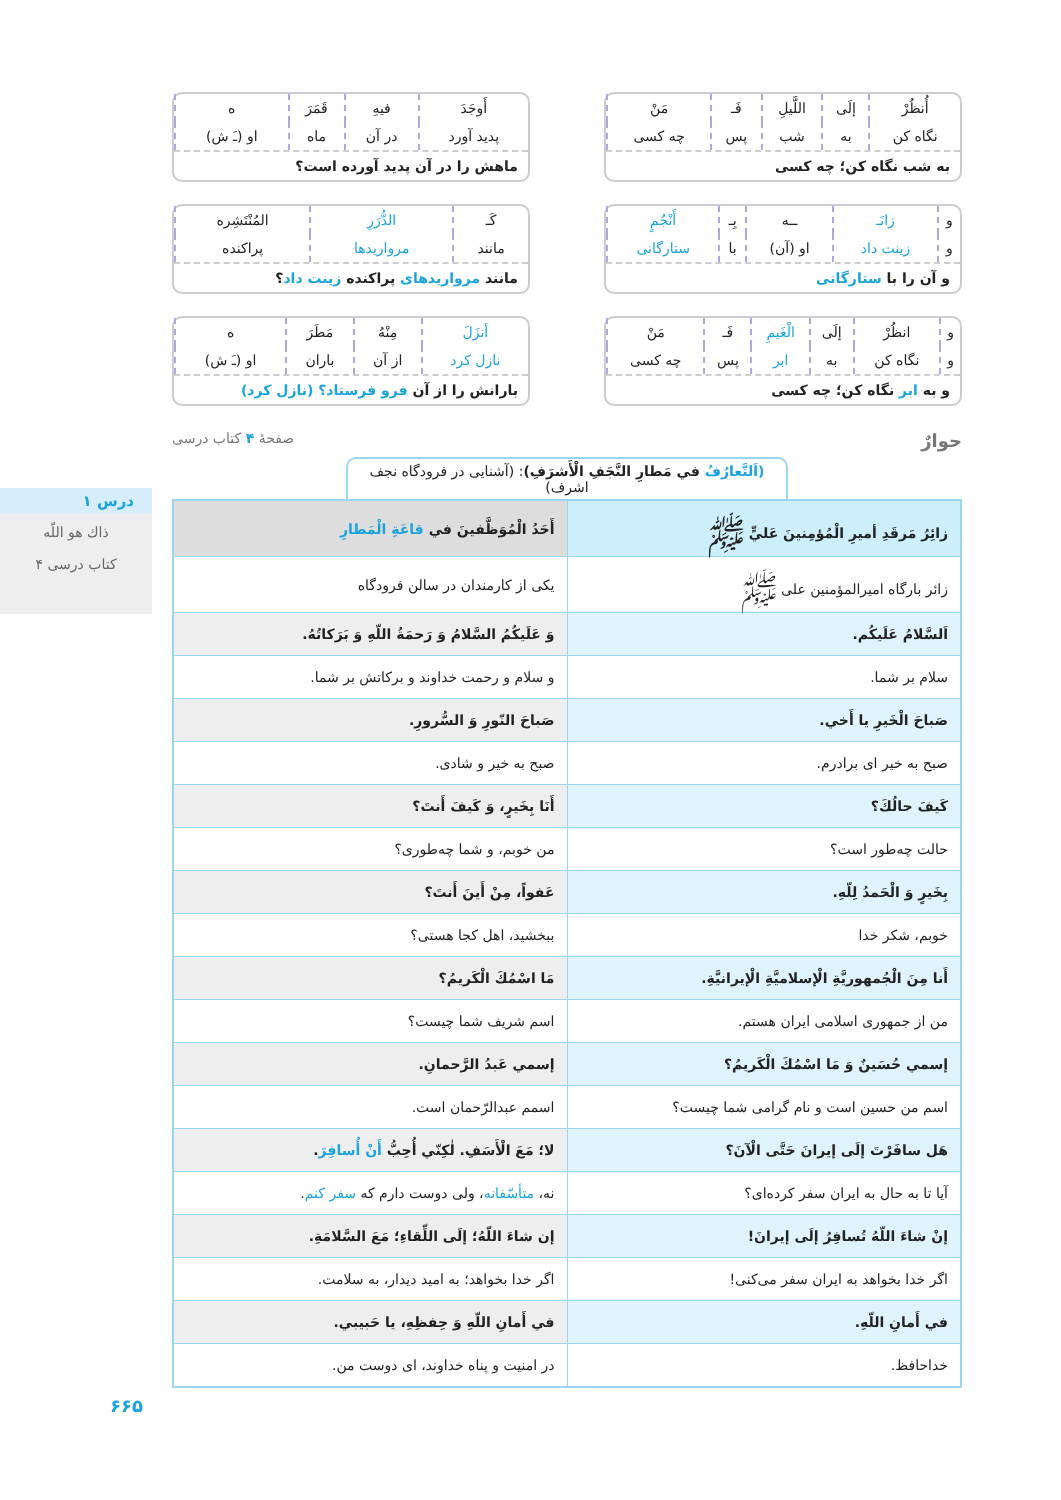درس ۱
ذاك هو اللّه
۴ كتاب درسى
۶۶۵
| أُنظُرْ | إلَى | اللَّيلِ | فَـ | مَنْ |
| نگاه کن | به | شب | پس | چه کسی |
به شب نگاه کن؛ چه کسی
| أَوجَدَ | فيهِ | قَمَرَ | ه |
| پدید آورد | در آن | ماه | او (ـَ ش) |
ماهش را در آن پدید آورده است؟
| و | زانَـ | ــه | بِـ | أَنْجُمٍ |
| و | زینت داد | او (آن) | با | ستارگانی |
و آن را با ستارگانی
| كَـ | الدُّرَرِ | المُنْتَشِره |
| مانند | مرواریدها | پراکنده |
مانند مرواریدهای پراکنده زینت داد؟
| و | انظُرْ | إلَى | الْغَيمِ | فَـ | مَنْ |
| و | نگاه کن | به | ابر | پس | چه کسی |
و به ابر نگاه کن؛ چه کسی
| أنزَلَ | مِنْهُ | مَطَرَ | ه |
| نازل کرد | از آن | باران | او (ـَ ش) |
بارانش را از آن فرو فرستاد؟ (نازل کرد)
حوارٌ صفحهٔ ۴ کتاب درسی
(اَلتَّعارُفُ في مَطارِ النَّجَفِ الْأَشرَفِ): (آشنایی در فرودگاه نجف اشرف)
| زائِرُ مَرقَدِ أميرِ الْمُؤمِنينَ عَليٍّ ﷺ | أَحَدُ الْمُوَظَّفينَ في قاعَةِ الْمَطارِ |
| --- | --- |
| زائر بارگاه امیرالمؤمنین علی ﷺ | یکی از کارمندان در سالن فرودگاه |
| اَلسَّلامُ عَلَيكُم. | وَ عَلَيكُمُ السَّلامُ وَ رَحمَةُ اللّهِ وَ بَرَكاتُهُ. |
| سلام بر شما. | و سلام و رحمت خداوند و برکاتش بر شما. |
| صَباحَ الْخَيرِ يا أَخي. | صَباحَ النّورِ وَ السُّرورِ. |
| صبح به خیر ای برادرم. | صبح به خیر و شادی. |
| كَيفَ حالُكَ؟ | أَنَا بِخَيرٍ، وَ كَيفَ أَنتَ؟ |
| حالت چه‌طور است؟ | من خوبم، و شما چه‌طوری؟ |
| بِخَيرٍ وَ الْحَمدُ لِلّهِ. | عَفواً، مِنْ أَينَ أَنتَ؟ |
| خوبم، شکر خدا | ببخشید، اهل کجا هستی؟ |
| أَنا مِنَ الْجُمهوريَّةِ الْإسلاميَّةِ الْإيرانيَّةِ. | مَا اسْمُكَ الْكَريمُ؟ |
| من از جمهوری اسلامی ایران هستم. | اسم شریف شما چیست؟ |
| إسمي حُسَينٌ وَ مَا اسْمُكَ الْكَريمُ؟ | إسمي عَبدُ الرَّحمانِ. |
| اسم من حسین است و نام گرامی شما چیست؟ | اسمم عبدالرّحمان است. |
| هَل سافَرْتَ إلَى إيرانَ حَتَّى الْآنَ؟ | لا؛ مَعَ الْأَسَفِ. لٰكِنّي أُحِبُّ أَنْ أُسافِرَ . |
| آیا تا به حال به ایران سفر کرده‌ای؟ | نه، متأسّفانه ، ولی دوست دارم که سفر کنم . |
| إنْ شاءَ اللّهُ تُسافِرُ إلَى إيرانَ! | إن شاءَ اللّهُ؛ إلَى اللِّقاءِ؛ مَعَ السَّلامَةِ. |
| اگر خدا بخواهد به ایران سفر می‌کنی! | اگر خدا بخواهد؛ به امید دیدار، به سلامت. |
| في أَمانِ اللّهِ. | في أَمانِ اللّهِ وَ حِفظِهِ، يا حَبيبي. |
| خداحافظ. | در امنیت و پناه خداوند، ای دوست من. |